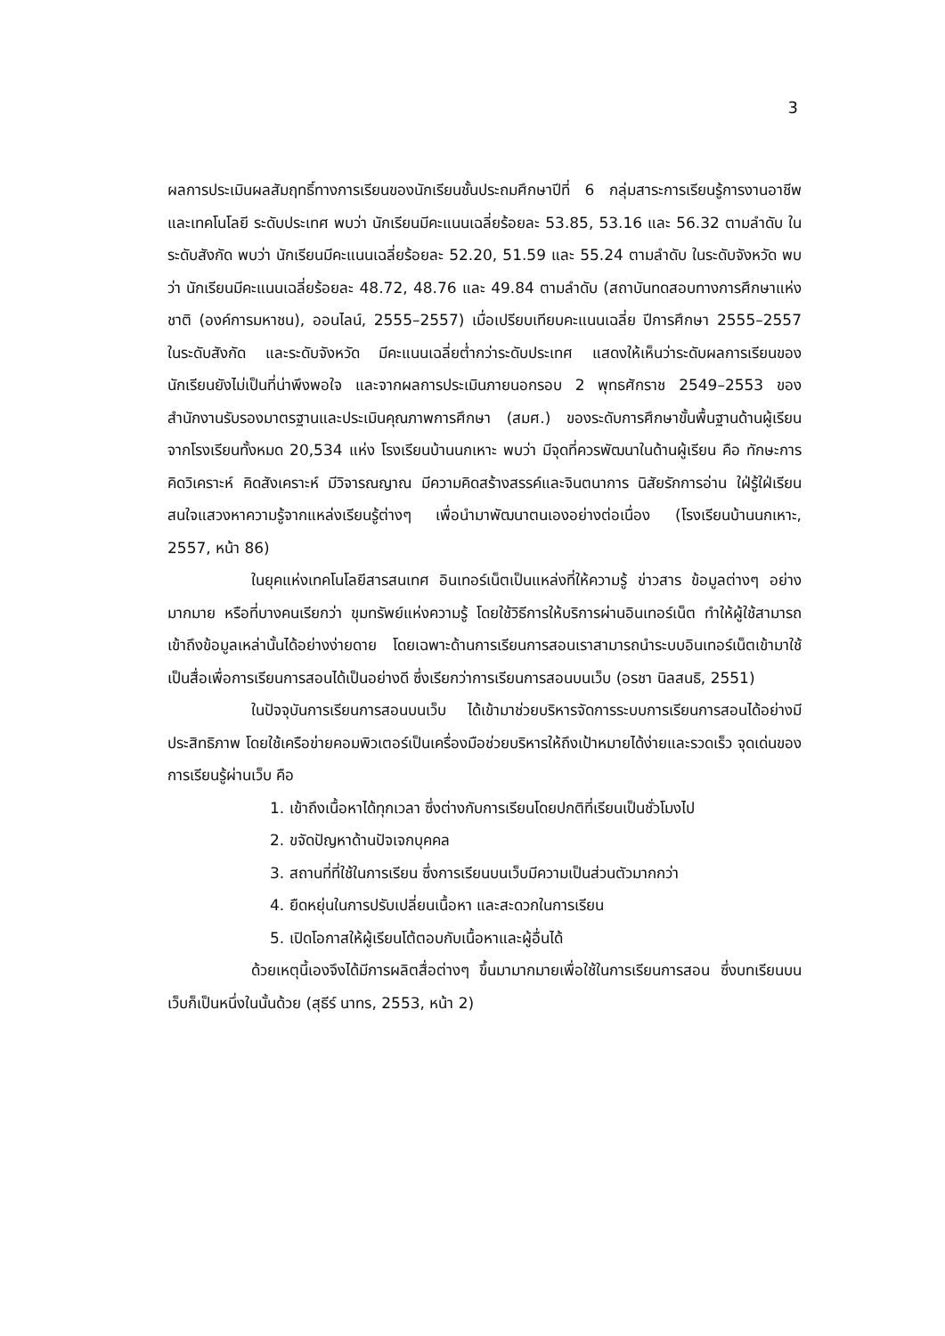3
ผลการประเมินผลสัมฤทธิ์ทางการเรียนของนักเรียนชั้นประถมศึกษาปีที่ 6 กลุ่มสาระการเรียนรู้การงานอาชีพและเทคโนโลยี ระดับประเทศ พบว่า นักเรียนมีคะแนนเฉลี่ยร้อยละ 53.85, 53.16 และ 56.32 ตามลำดับ ในระดับสังกัด พบว่า นักเรียนมีคะแนนเฉลี่ยร้อยละ 52.20, 51.59 และ 55.24 ตามลำดับ ในระดับจังหวัด พบว่า นักเรียนมีคะแนนเฉลี่ยร้อยละ 48.72, 48.76 และ 49.84 ตามลำดับ (สถาบันทดสอบทางการศึกษาแห่งชาติ (องค์การมหาชน), ออนไลน์, 2555–2557) เมื่อเปรียบเทียบคะแนนเฉลี่ย ปีการศึกษา 2555–2557 ในระดับสังกัด และระดับจังหวัด มีคะแนนเฉลี่ยต่ำกว่าระดับประเทศ แสดงให้เห็นว่าระดับผลการเรียนของนักเรียนยังไม่เป็นที่น่าพึงพอใจ และจากผลการประเมินภายนอกรอบ 2 พุทธศักราช 2549–2553 ของสำนักงานรับรองมาตรฐานและประเมินคุณภาพการศึกษา (สมศ.) ของระดับการศึกษาขั้นพื้นฐานด้านผู้เรียนจากโรงเรียนทั้งหมด 20,534 แห่ง โรงเรียนบ้านนกเหาะ พบว่า มีจุดที่ควรพัฒนาในด้านผู้เรียน คือ ทักษะการคิดวิเคราะห์ คิดสังเคราะห์ มีวิจารณญาณ มีความคิดสร้างสรรค์และจินตนาการ นิสัยรักการอ่าน ใฝ่รู้ใฝ่เรียน สนใจแสวงหาความรู้จากแหล่งเรียนรู้ต่างๆ เพื่อนำมาพัฒนาตนเองอย่างต่อเนื่อง (โรงเรียนบ้านนกเหาะ, 2557, หน้า 86)
ในยุคแห่งเทคโนโลยีสารสนเทศ อินเทอร์เน็ตเป็นแหล่งที่ให้ความรู้ ข่าวสาร ข้อมูลต่างๆ อย่างมากมาย หรือที่บางคนเรียกว่า ขุมทรัพย์แห่งความรู้ โดยใช้วิธีการให้บริการผ่านอินเทอร์เน็ต ทำให้ผู้ใช้สามารถเข้าถึงข้อมูลเหล่านั้นได้อย่างง่ายดาย โดยเฉพาะด้านการเรียนการสอนเราสามารถนำระบบอินเทอร์เน็ตเข้ามาใช้เป็นสื่อเพื่อการเรียนการสอนได้เป็นอย่างดี ซึ่งเรียกว่าการเรียนการสอนบนเว็บ (อรชา นิลสนธิ, 2551)
ในปัจจุบันการเรียนการสอนบนเว็บ ได้เข้ามาช่วยบริหารจัดการระบบการเรียนการสอนได้อย่างมีประสิทธิภาพ โดยใช้เครือข่ายคอมพิวเตอร์เป็นเครื่องมือช่วยบริหารให้ถึงเป้าหมายได้ง่ายและรวดเร็ว จุดเด่นของการเรียนรู้ผ่านเว็บ คือ
1. เข้าถึงเนื้อหาได้ทุกเวลา ซึ่งต่างกับการเรียนโดยปกติที่เรียนเป็นชั่วโมงไป
2. ขจัดปัญหาด้านปัจเจกบุคคล
3. สถานที่ที่ใช้ในการเรียน ซึ่งการเรียนบนเว็บมีความเป็นส่วนตัวมากกว่า
4. ยืดหยุ่นในการปรับเปลี่ยนเนื้อหา และสะดวกในการเรียน
5. เปิดโอกาสให้ผู้เรียนโต้ตอบกับเนื้อหาและผู้อื่นได้
ด้วยเหตุนี้เองจึงได้มีการผลิตสื่อต่างๆ ขึ้นมามากมายเพื่อใช้ในการเรียนการสอน ซึ่งบทเรียนบนเว็บก็เป็นหนึ่งในนั้นด้วย (สุธีร์ นาทร, 2553, หน้า 2)